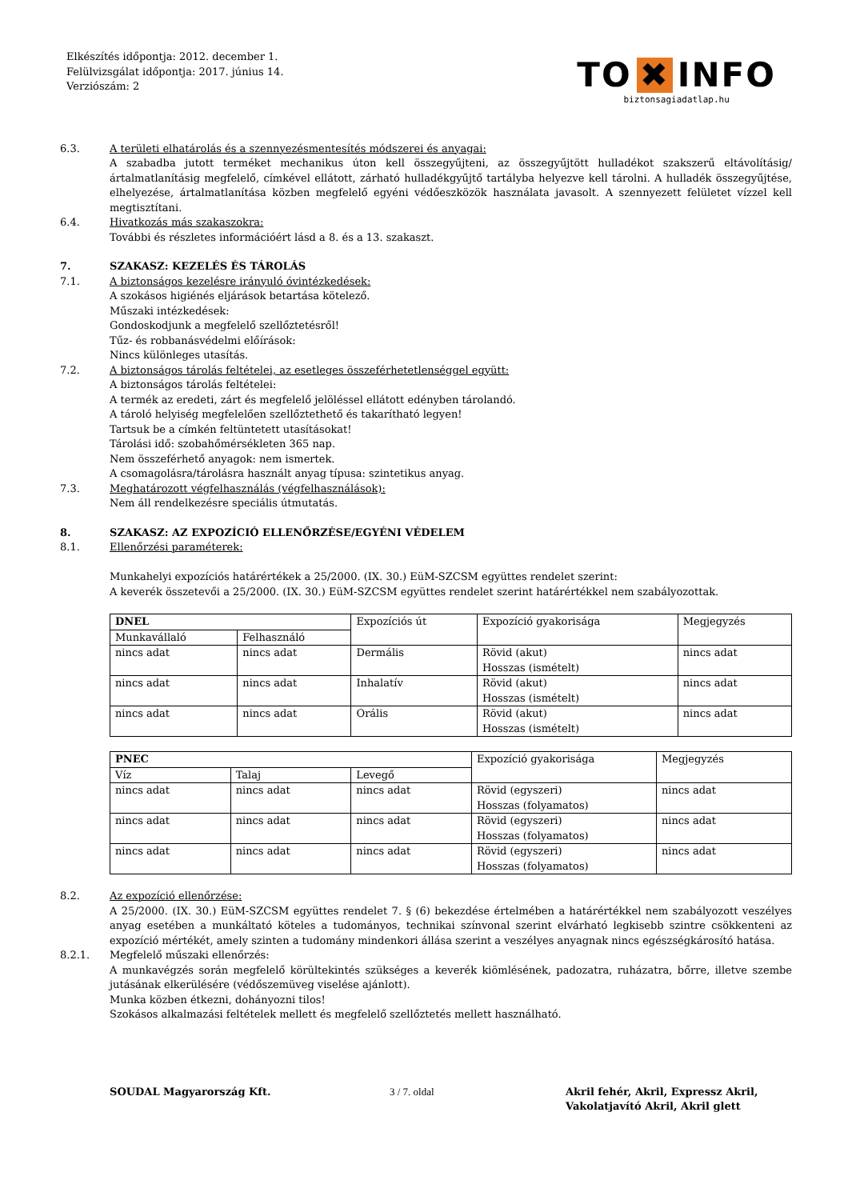Elkészítés időpontja: 2012. december 1.
Felülvizsgálat időpontja: 2017. június 14.
Verziószám: 2
TO ✖ INFO
biztonsagiadatlap.hu
6.3. A területi elhatárolás és a szennyezésmentesítés módszerei és anyagai:
A szabadba jutott terméket mechanikus úton kell összegyűjteni, az összegyűjtött hulladékot szakszerű eltávolításig/ártalmatlanításig megfelelő, címkével ellátott, zárható hulladékgyűjtő tartályba helyezve kell tárolni. A hulladék összegyűjtése, elhelyezése, ártalmatlanítása közben megfelelő egyéni védőeszközök használata javasolt. A szennyezett felületet vízzel kell megtisztítani.
6.4. Hivatkozás más szakaszokra:
További és részletes információért lásd a 8. és a 13. szakaszt.
7. SZAKASZ: KEZELÉS ÉS TÁROLÁS
7.1. A biztonságos kezelésre irányuló óvintézkedések:
A szokásos higiénés eljárások betartása kötelező.
Műszaki intézkedések:
Gondoskodjunk a megfelelő szellőztetésről!
Tűz- és robbanásvédelmi előírások:
Nincs különleges utasítás.
7.2. A biztonságos tárolás feltételei, az esetleges összeférhetetlenséggel együtt:
A biztonságos tárolás feltételei:
A termék az eredeti, zárt és megfelelő jelöléssel ellátott edényben tárolandó.
A tároló helyiség megfelelően szellőztethető és takarítható legyen!
Tartsuk be a címkén feltüntetett utasításokat!
Tárolási idő: szobahőmérsékleten 365 nap.
Nem összeférhető anyagok: nem ismertek.
A csomagolásra/tárolásra használt anyag típusa: szintetikus anyag.
7.3. Meghatározott végfelhasználás (végfelhasználások):
Nem áll rendelkezésre speciális útmutatás.
8. SZAKASZ: AZ EXPOZÍCIÓ ELLENŐRZÉSE/EGYÉNI VÉDELEM
8.1. Ellenőrzési paraméterek:
Munkahelyi expozíciós határértékek a 25/2000. (IX. 30.) EüM-SZCSM együttes rendelet szerint:
A keverék összetevői a 25/2000. (IX. 30.) EüM-SZCSM együttes rendelet szerint határértékkel nem szabályozottak.
| DNEL | | Expozíciós út | Expozíció gyakorisága | Megjegyzés |
| Munkavállaló | Felhasználó | | | |
| nincs adat | nincs adat | Dermális | Rövid (akut) Hosszas (ismételt) | nincs adat |
| nincs adat | nincs adat | Inhalatív | Rövid (akut) Hosszas (ismételt) | nincs adat |
| nincs adat | nincs adat | Orális | Rövid (akut) Hosszas (ismételt) | nincs adat |
| PNEC | | | Expozíció gyakorisága | Megjegyzés |
| Víz | Talaj | Levegő | | |
| nincs adat | nincs adat | nincs adat | Rövid (egyszeri) Hosszas (folyamatos) | nincs adat |
| nincs adat | nincs adat | nincs adat | Rövid (egyszeri) Hosszas (folyamatos) | nincs adat |
| nincs adat | nincs adat | nincs adat | Rövid (egyszeri) Hosszas (folyamatos) | nincs adat |
8.2. Az expozíció ellenőrzése:
A 25/2000. (IX. 30.) EüM-SZCSM együttes rendelet 7. § (6) bekezdése értelmében a határértékkel nem szabályozott veszélyes anyag esetében a munkáltató köteles a tudományos, technikai színvonal szerint elvárható legkisebb szintre csökkenteni az expozíció mértékét, amely szinten a tudomány mindenkori állása szerint a veszélyes anyagnak nincs egészségkárosító hatása.
8.2.1. Megfelelő műszaki ellenőrzés:
A munkavégzés során megfelelő körültekintés szükséges a keverék kiömlésének, padozatra, ruházatra, bőrre, illetve szembe jutásának elkerülésére (védőszemüveg viselése ajánlott).
Munka közben étkezni, dohányozni tilos!
Szokásos alkalmazási feltételek mellett és megfelelő szellőztetés mellett használható.
SOUDAL Magyarország Kft. 3 / 7. oldal Akril fehér, Akril, Expressz Akril,
Vakolatjavító Akril, Akril glett